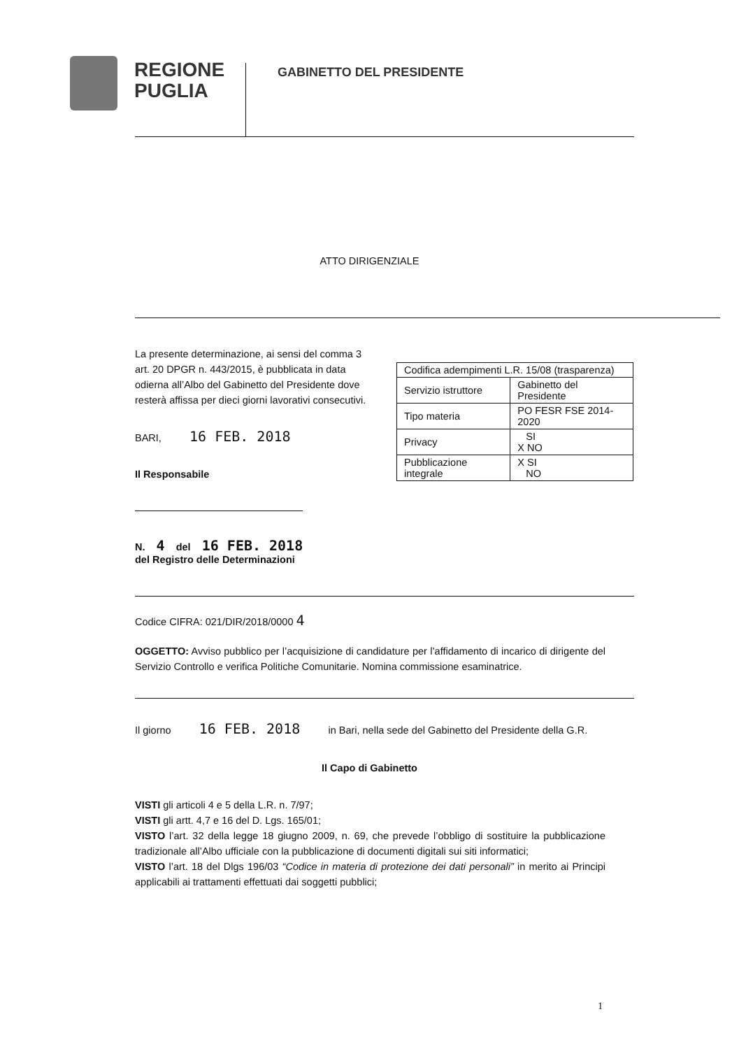REGIONE
PUGLIA
GABINETTO DEL PRESIDENTE
ATTO DIRIGENZIALE
La presente determinazione, ai sensi del comma 3 art. 20 DPGR n. 443/2015, è pubblicata in data odierna all’Albo del Gabinetto del Presidente dove resterà affissa per dieci giorni lavorativi consecutivi.
BARI, 16 FEB. 2018
Il Responsabile
N. 4 del 16 FEB. 2018
del Registro delle Determinazioni
| Codifica adempimenti L.R. 15/08 (trasparenza) | |
| Servizio istruttore | Gabinetto del Presidente |
| Tipo materia | PO FESR FSE 2014-2020 |
| Privacy | SI X NO |
| Pubblicazione integrale | X SI NO |
Codice CIFRA: 021/DIR/2018/0000 4
OGGETTO: Avviso pubblico per l’acquisizione di candidature per l’affidamento di incarico di dirigente del Servizio Controllo e verifica Politiche Comunitarie. Nomina commissione esaminatrice.
Il giorno 16 FEB. 2018 in Bari, nella sede del Gabinetto del Presidente della G.R.
Il Capo di Gabinetto
VISTI gli articoli 4 e 5 della L.R. n. 7/97;
VISTI gli artt. 4,7 e 16 del D. Lgs. 165/01;
VISTO l’art. 32 della legge 18 giugno 2009, n. 69, che prevede l’obbligo di sostituire la pubblicazione tradizionale all’Albo ufficiale con la pubblicazione di documenti digitali sui siti informatici;
VISTO l’art. 18 del Dlgs 196/03 “Codice in materia di protezione dei dati personali” in merito ai Principi applicabili ai trattamenti effettuati dai soggetti pubblici;
1